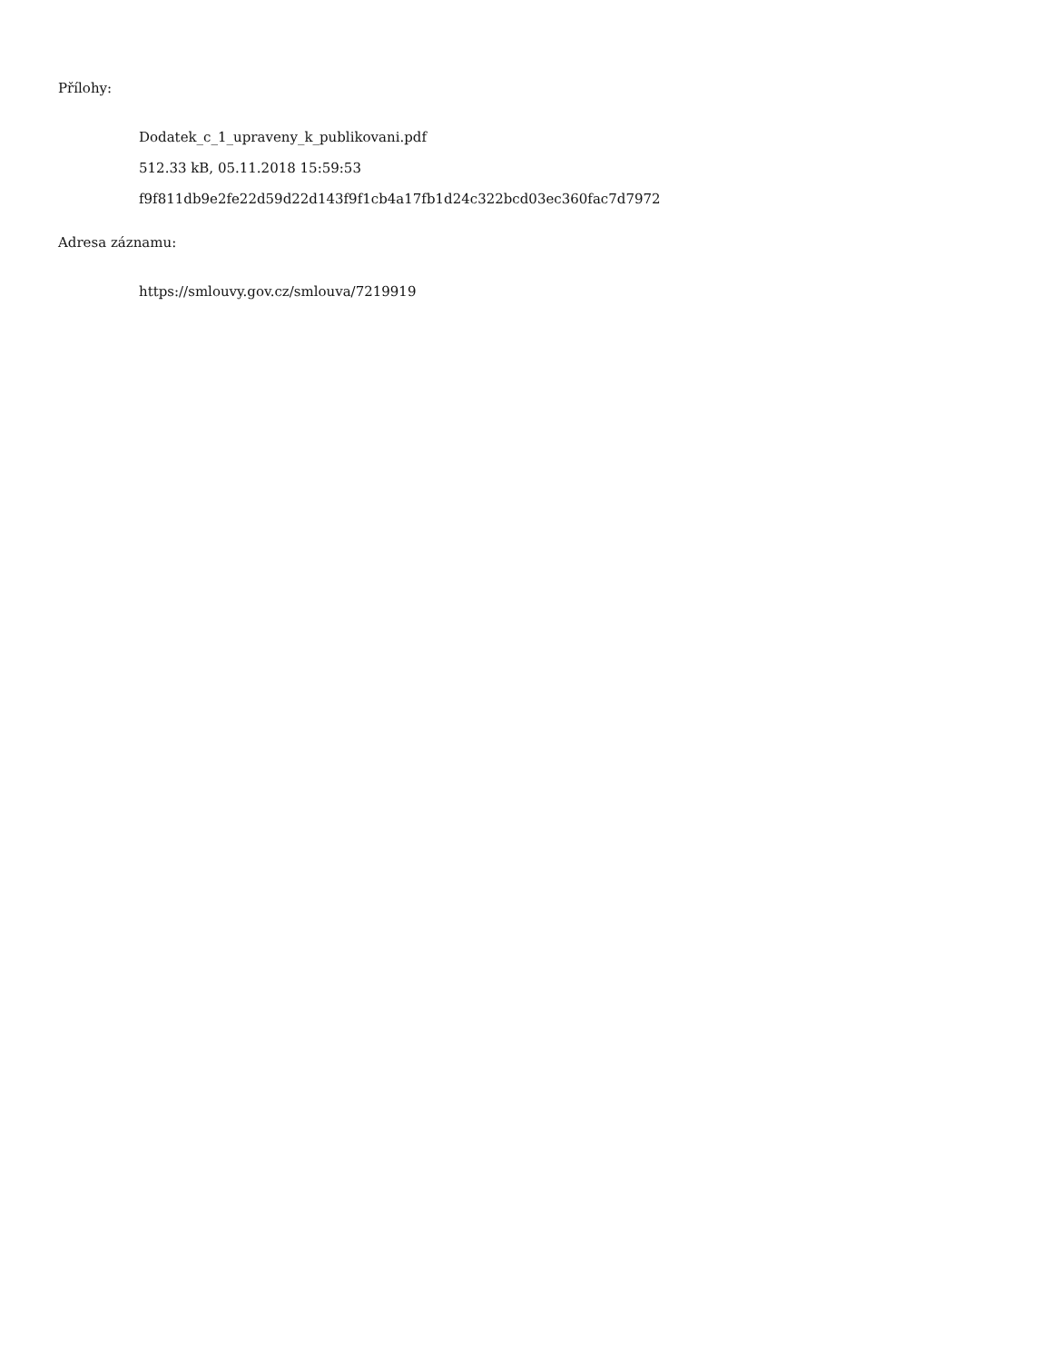Přílohy:
Dodatek_c_1_upraveny_k_publikovani.pdf
512.33 kB, 05.11.2018 15:59:53
f9f811db9e2fe22d59d22d143f9f1cb4a17fb1d24c322bcd03ec360fac7d7972
Adresa záznamu:
https://smlouvy.gov.cz/smlouva/7219919